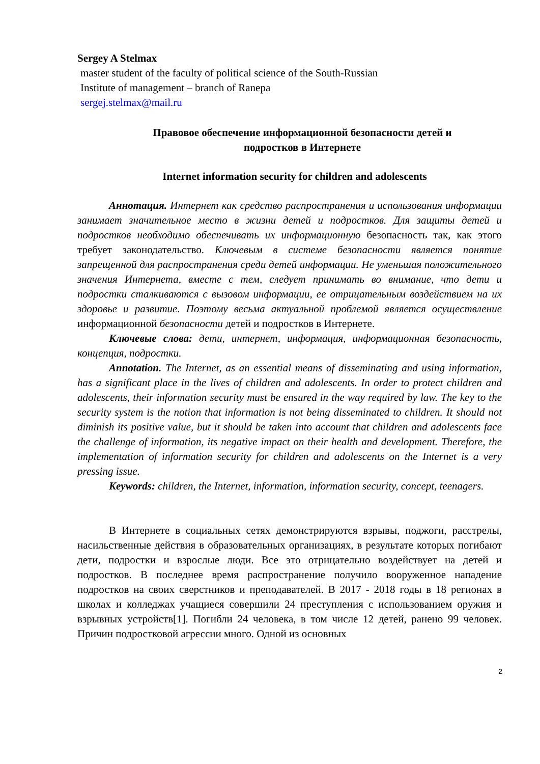Sergey A Stelmax
master student of the faculty of political science of the South-Russian
Institute of management – branch of Ranepa
sergej.stelmax@mail.ru
Правовое обеспечение информационной безопасности детей и
подростков в Интернете
Internet information security for children and adolescents
Аннотация. Интернет как средство распространения и использования информации занимает значительное место в жизни детей и подростков. Для защиты детей и подростков необходимо обеспечивать их информационную безопасность так, как этого требует законодательство. Ключевым в системе безопасности является понятие запрещенной для распространения среди детей информации. Не уменьшая положительного значения Интернета, вместе с тем, следует принимать во внимание, что дети и подростки сталкиваются с вызовом информации, ее отрицательным воздействием на их здоровье и развитие. Поэтому весьма актуальной проблемой является осуществление информационной безопасности детей и подростков в Интернете.
Ключевые слова: дети, интернет, информация, информационная безопасность, концепция, подростки.
Annotation. The Internet, as an essential means of disseminating and using information, has a significant place in the lives of children and adolescents. In order to protect children and adolescents, their information security must be ensured in the way required by law. The key to the security system is the notion that information is not being disseminated to children. It should not diminish its positive value, but it should be taken into account that children and adolescents face the challenge of information, its negative impact on their health and development. Therefore, the implementation of information security for children and adolescents on the Internet is a very pressing issue.
Keywords: children, the Internet, information, information security, concept, teenagers.
В Интернете в социальных сетях демонстрируются взрывы, поджоги, расстрелы, насильственные действия в образовательных организациях, в результате которых погибают дети, подростки и взрослые люди. Все это отрицательно воздействует на детей и подростков. В последнее время распространение получило вооруженное нападение подростков на своих сверстников и преподавателей. В 2017 - 2018 годы в 18 регионах в школах и колледжах учащиеся совершили 24 преступления с использованием оружия и взрывных устройств[1]. Погибли 24 человека, в том числе 12 детей, ранено 99 человек. Причин подростковой агрессии много. Одной из основных
2